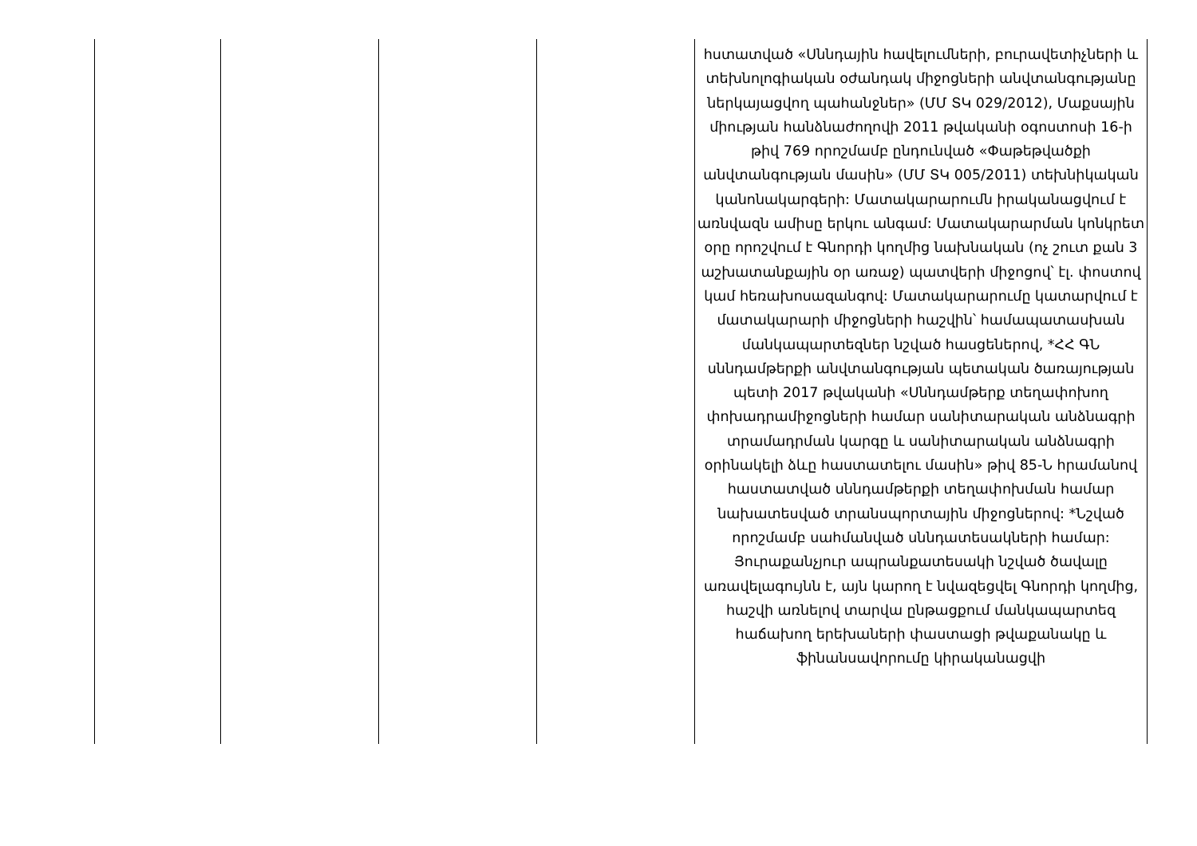| | | | | հստատված «Սննդային հավելումների, բուրավետիչների և տեխնոլոգիական օժանդակ միջոցների անվտանգությանը ներկայացվող պահանջներ» (ՄՄ ՏԿ 029/2012), Մաքսային միության հանձնաժողովի 2011 թվականի օգոստոսի 16-ի թիվ 769 որոշմամբ ընդունված «Փաթեթվածքի անվտանգության մասին» (ՄՄ ՏԿ 005/2011) տեխնիկական կանոնակարգերի: Մատակարարումն իրականացվում է առնվազն ամիսը երկու անգամ: Մատակարարման կոնկրետ օրը որոշվում է Գնորդի կողմից նախնական (ոչ շուտ քան 3 աշխատանքային օր առաջ) պատվերի միջոցով՝ էլ. փոստով կամ հեռախոսազանգով: Մատակարարումը կատարվում է մատակարարի միջոցների հաշվին՝ համապատասխան մանկապարտեզներ նշված հասցեներով, *ՀՀ ԳՆ սննդամթերքի անվտանգության պետական ծառայության պետի 2017 թվականի «Սննդամթերք տեղափոխող փոխադրամիջոցների համար սանիտարական անձնագրի տրամադրման կարգը և սանիտարական անձնագրի օրինակելի ձևը հաստատելու մասին» թիվ 85-Ն հրամանով հաստատված սննդամթերքի տեղափոխման համար նախատեսված տրանսպորտային միջոցներով: *Նշված որոշմամբ սահմանված սննդատեսակների համար: Յուրաքանչյուր ապրանքատեսակի նշված ծավալը առավելագույնն է, այն կարող է նվազեցվել Գնորդի կողմից, հաշվի առնելով տարվա ընթացքում մանկապարտեզ հաճախող երեխաների փաստացի թվաքանակը և ֆինանսավորումը կիրականացվի |